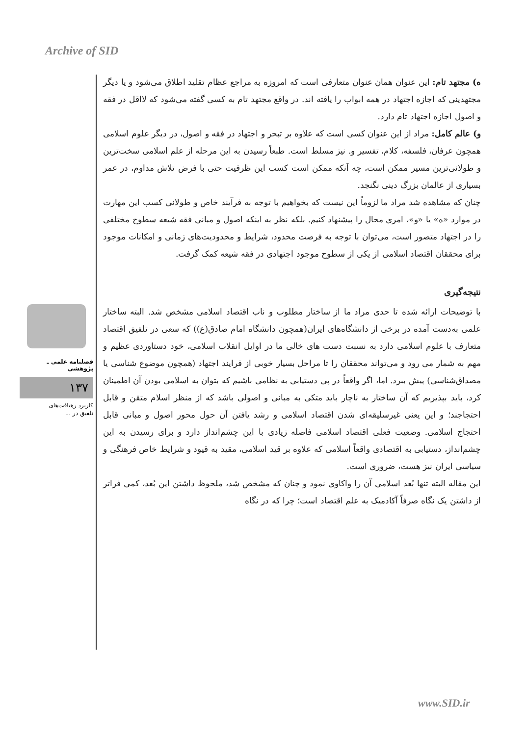Archive of SID
ه) مجتهد تام: این عنوان همان عنوان متعارفی است که امروزه به مراجع عظام تقلید اطلاق می‌شود و یا دیگر مجتهدینی که اجازه اجتهاد در همه ابواب را یافته اند. در واقع مجتهد تام به کسی گفته می‌شود که لااقل در فقه و اصول اجازه اجتهاد تام دارد.
و) عالم کامل: مراد از این عنوان کسی است که علاوه بر تبحر و اجتهاد در فقه و اصول، در دیگر علوم اسلامی همچون عرفان، فلسفه، کلام، تفسیر و. نیز مسلط است. طبعاً رسیدن به این مرحله از علم اسلامی سخت‌ترین و طولانی‌ترین مسیر ممکن است، چه آنکه ممکن است کسب این ظرفیت حتی با فرض تلاش مداوم، در عمر بسیاری از عالمان بزرگ دینی نگنجد.
چنان که مشاهده شد مراد ما لزوماً این نیست که بخواهیم با توجه به فرآیند خاص و طولانی کسب این مهارت در موارد «ه» یا «و»، امری محال را پیشنهاد کنیم. بلکه نظر به اینکه اصول و مبانی فقه شیعه سطوح مختلفی را در اجتهاد متصور است، می‌توان با توجه به فرصت محدود، شرایط و محدودیت‌های زمانی و امکانات موجود برای محققان اقتصاد اسلامی از یکی از سطوح موجود اجتهادی در فقه شیعه کمک گرفت.
نتیجه‌گیری
با توضیحات ارائه شده تا حدی مراد ما از ساختار مطلوب و ناب اقتصاد اسلامی مشخص شد. البته ساختار علمی به‌دست آمده در برخی از دانشگاه‌های ایران(همچون دانشگاه امام صادق(ع)) که سعی در تلفیق اقتصاد متعارف با علوم اسلامی دارد به نسبت دست های خالی ما در اوایل انقلاب اسلامی، خود دستاوردی عظیم و مهم به شمار می رود و می‌تواند محققان را تا مراحل بسیار خوبی از فرایند اجتهاد (همچون موضوع شناسی یا مصداق‌شناسی) پیش ببرد. اما، اگر واقعاً در پی دستیابی به نظامی باشیم که بتوان به اسلامی بودن آن اطمینان کرد، باید بپذیریم که آن ساختار به ناچار باید متکی به مبانی و اصولی باشد که از منظر اسلام متقن و قابل احتجاجند؛ و این یعنی غیرسلیقه‌ای شدن اقتصاد اسلامی و رشد یافتن آن حول محور اصول و مبانی قابل احتجاج اسلامی. وضعیت فعلی اقتصاد اسلامی فاصله زیادی با این چشم‌انداز دارد و برای رسیدن به این چشم‌انداز، دستیابی به اقتصادی واقعاً اسلامی که علاوه بر قید اسلامی، مقید به قیود و شرایط خاص فرهنگی و سیاسی ایران نیز هست، ضروری است.
این مقاله البته تنها بُعد اسلامی آن را واکاوی نمود و چنان که مشخص شد، ملحوظ داشتن این بُعد، کمی فراتر از داشتن یک نگاه صرفاً آکادمیک به علم اقتصاد است؛ چرا که در نگاه
فصلنامه علمی ـ پژوهشی
۱۳۷
کاربرد رهیافت‌های
تلفیق در ...
www.SID.ir